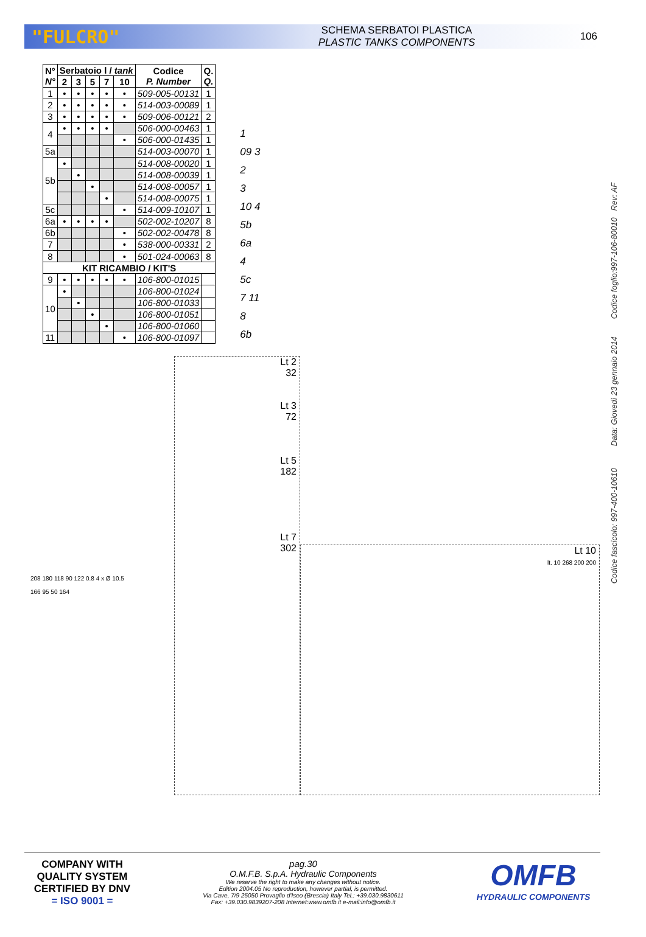"FULCRO"
SCHEMA SERBATOI PLASTICA
PLASTIC TANKS COMPONENTS
106
| N° N° | Serbatoio l / tank | | | | | Codice P. Number | Q. Q. |
| --- | --- | --- | --- | --- | --- | --- | --- |
| | 2 | 3 | 5 | 7 | 10 | | |
| 1 | • | • | • | • | • | 509-005-00131 | 1 |
| 2 | • | • | • | • | • | 514-003-00089 | 1 |
| 3 | • | • | • | • | • | 509-006-00121 | 2 |
| 4 | • | • | • | • | | 506-000-00463 | 1 |
| | | | | | • | 506-000-01435 | 1 |
| 5a | | | | | | 514-003-00070 | 1 |
| 5b | • | | | | | 514-008-00020 | 1 |
| | | • | | | | 514-008-00039 | 1 |
| | | | • | | | 514-008-00057 | 1 |
| | | | | • | | 514-008-00075 | 1 |
| 5c | | | | | • | 514-009-10107 | 1 |
| 6a | • | • | • | • | | 502-002-10207 | 8 |
| 6b | | | | | • | 502-002-00478 | 8 |
| 7 | | | | | • | 538-000-00331 | 2 |
| 8 | | | | | • | 501-024-00063 | 8 |
| KIT RICAMBIO / KIT'S | | | | | | | |
| 9 | • | • | • | • | • | 106-800-01015 | |
| 10 | • | | | | | 106-800-01024 | |
| | | • | | | | 106-800-01033 | |
| | | | • | | | 106-800-01051 | |
| | | | | • | | 106-800-01060 | |
| 11 | | | | | • | 106-800-01097 | |
1
09 3
2
3
10 4
5b
6a
4
5c
7 11
8
6b
208 180 118 90 122 0.8 4 x Ø 10.5
166 95 50 164
Lt 2
32
Lt 3
72
Lt 5
182
Lt 7
302
Lt 10
lt. 10 268 200 200
Codice fascicolo: 997-400-10610 Data: Giovedì 23 gennaio 2014 Codice foglio:997-106-80010 Rev: AF
COMPANY WITH
QUALITY SYSTEM
CERTIFIED BY DNV
= ISO 9001 =
pag.30
O.M.F.B. S.p.A. Hydraulic Components
We reserve the right to make any changes without notice.
Edition 2004.05 No reproduction, however partial, is permitted.
Via Cave, 7/9 25050 Provaglio d'Iseo (Brescia) Italy Tel.: +39.030.9830611
Fax: +39.030.9839207-208 Internet:www.omfb.it e-mail:info@omfb.it
OMFB
HYDRAULIC COMPONENTS